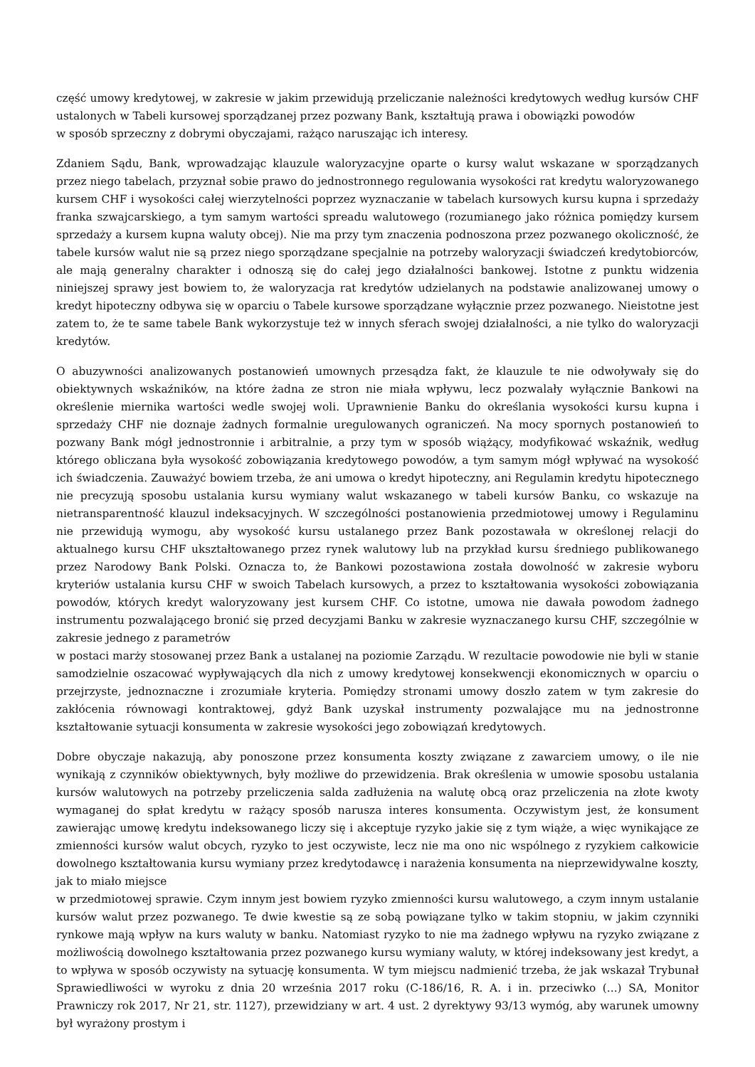część umowy kredytowej, w zakresie w jakim przewidują przeliczanie należności kredytowych według kursów CHF ustalonych w Tabeli kursowej sporządzanej przez pozwany Bank, kształtują prawa i obowiązki powodów
w sposób sprzeczny z dobrymi obyczajami, rażąco naruszając ich interesy.
Zdaniem Sądu, Bank, wprowadzając klauzule waloryzacyjne oparte o kursy walut wskazane w sporządzanych przez niego tabelach, przyznał sobie prawo do jednostronnego regulowania wysokości rat kredytu waloryzowanego kursem CHF i wysokości całej wierzytelności poprzez wyznaczanie w tabelach kursowych kursu kupna i sprzedaży franka szwajcarskiego, a tym samym wartości spreadu walutowego (rozumianego jako różnica pomiędzy kursem sprzedaży a kursem kupna waluty obcej). Nie ma przy tym znaczenia podnoszona przez pozwanego okoliczność, że tabele kursów walut nie są przez niego sporządzane specjalnie na potrzeby waloryzacji świadczeń kredytobiorców, ale mają generalny charakter i odnoszą się do całej jego działalności bankowej. Istotne z punktu widzenia niniejszej sprawy jest bowiem to, że waloryzacja rat kredytów udzielanych na podstawie analizowanej umowy o kredyt hipoteczny odbywa się w oparciu o Tabele kursowe sporządzane wyłącznie przez pozwanego. Nieistotne jest zatem to, że te same tabele Bank wykorzystuje też w innych sferach swojej działalności, a nie tylko do waloryzacji kredytów.
O abuzywności analizowanych postanowień umownych przesądza fakt, że klauzule te nie odwoływały się do obiektywnych wskaźników, na które żadna ze stron nie miała wpływu, lecz pozwalały wyłącznie Bankowi na określenie miernika wartości wedle swojej woli. Uprawnienie Banku do określania wysokości kursu kupna i sprzedaży CHF nie doznaje żadnych formalnie uregulowanych ograniczeń. Na mocy spornych postanowień to pozwany Bank mógł jednostronnie i arbitralnie, a przy tym w sposób wiążący, modyfikować wskaźnik, według którego obliczana była wysokość zobowiązania kredytowego powodów, a tym samym mógł wpływać na wysokość ich świadczenia. Zauważyć bowiem trzeba, że ani umowa o kredyt hipoteczny, ani Regulamin kredytu hipotecznego nie precyzują sposobu ustalania kursu wymiany walut wskazanego w tabeli kursów Banku, co wskazuje na nietransparentność klauzul indeksacyjnych. W szczególności postanowienia przedmiotowej umowy i Regulaminu nie przewidują wymogu, aby wysokość kursu ustalanego przez Bank pozostawała w określonej relacji do aktualnego kursu CHF ukształtowanego przez rynek walutowy lub na przykład kursu średniego publikowanego przez Narodowy Bank Polski. Oznacza to, że Bankowi pozostawiona została dowolność w zakresie wyboru kryteriów ustalania kursu CHF w swoich Tabelach kursowych, a przez to kształtowania wysokości zobowiązania powodów, których kredyt waloryzowany jest kursem CHF. Co istotne, umowa nie dawała powodom żadnego instrumentu pozwalającego bronić się przed decyzjami Banku w zakresie wyznaczanego kursu CHF, szczególnie w zakresie jednego z parametrów
w postaci marży stosowanej przez Bank a ustalanej na poziomie Zarządu. W rezultacie powodowie nie byli w stanie samodzielnie oszacować wypływających dla nich z umowy kredytowej konsekwencji ekonomicznych w oparciu o przejrzyste, jednoznaczne i zrozumiałe kryteria. Pomiędzy stronami umowy doszło zatem w tym zakresie do zakłócenia równowagi kontraktowej, gdyż Bank uzyskał instrumenty pozwalające mu na jednostronne kształtowanie sytuacji konsumenta w zakresie wysokości jego zobowiązań kredytowych.
Dobre obyczaje nakazują, aby ponoszone przez konsumenta koszty związane z zawarciem umowy, o ile nie wynikają z czynników obiektywnych, były możliwe do przewidzenia. Brak określenia w umowie sposobu ustalania kursów walutowych na potrzeby przeliczenia salda zadłużenia na walutę obcą oraz przeliczenia na złote kwoty wymaganej do spłat kredytu w rażący sposób narusza interes konsumenta. Oczywistym jest, że konsument zawierając umowę kredytu indeksowanego liczy się i akceptuje ryzyko jakie się z tym wiąże, a więc wynikające ze zmienności kursów walut obcych, ryzyko to jest oczywiste, lecz nie ma ono nic wspólnego z ryzykiem całkowicie dowolnego kształtowania kursu wymiany przez kredytodawcę i narażenia konsumenta na nieprzewidywalne koszty, jak to miało miejsce
w przedmiotowej sprawie. Czym innym jest bowiem ryzyko zmienności kursu walutowego, a czym innym ustalanie kursów walut przez pozwanego. Te dwie kwestie są ze sobą powiązane tylko w takim stopniu, w jakim czynniki rynkowe mają wpływ na kurs waluty w banku. Natomiast ryzyko to nie ma żadnego wpływu na ryzyko związane z możliwością dowolnego kształtowania przez pozwanego kursu wymiany waluty, w której indeksowany jest kredyt, a to wpływa w sposób oczywisty na sytuację konsumenta. W tym miejscu nadmienić trzeba, że jak wskazał Trybunał Sprawiedliwości w wyroku z dnia 20 września 2017 roku (C-186/16, R. A. i in. przeciwko (...) SA, Monitor Prawniczy rok 2017, Nr 21, str. 1127), przewidziany w art. 4 ust. 2 dyrektywy 93/13 wymóg, aby warunek umowny był wyrażony prostym i